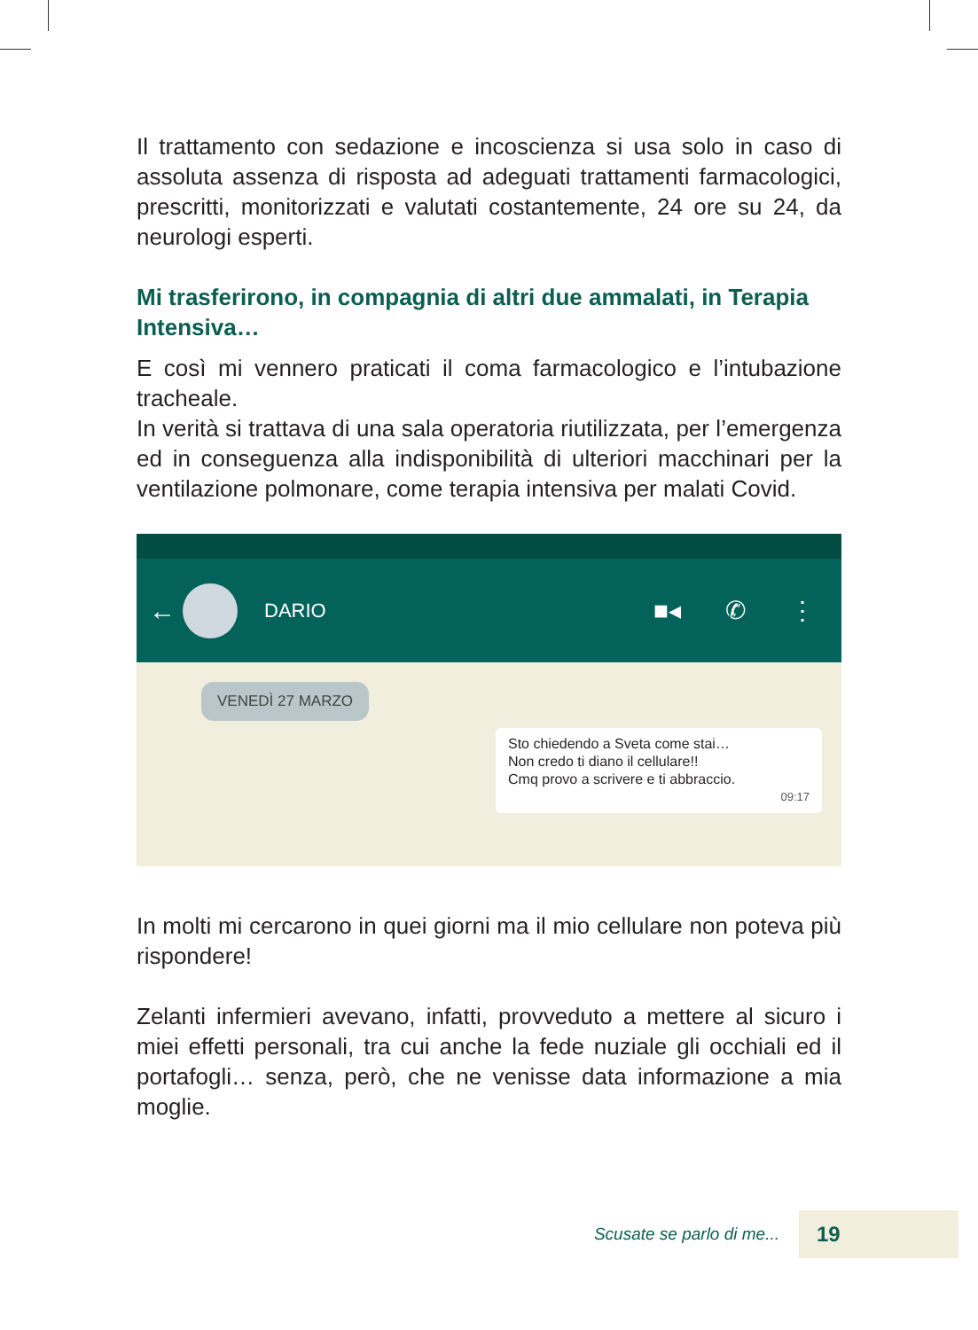Il trattamento con sedazione e incoscienza si usa solo in caso di assoluta assenza di risposta ad adeguati trattamenti farmacologici, prescritti, monitorizzati e valutati costantemente, 24 ore su 24, da neurologi esperti.
Mi trasferirono, in compagnia di altri due ammalati, in Terapia Intensiva…
E così mi vennero praticati il coma farmacologico e l’intubazione tracheale.
In verità si trattava di una sala operatoria riutilizzata, per l’emergenza ed in conseguenza alla indisponibilità di ulteriori macchinari per la ventilazione polmonare, come terapia intensiva per malati Covid.
←
DARIO ■◂ ✆ ⋮
VENEDÌ 27 MARZO
Sto chiedendo a Sveta come stai…
Non credo ti diano il cellulare!!
Cmq provo a scrivere e ti abbraccio.
09:17
In molti mi cercarono in quei giorni ma il mio cellulare non poteva più rispondere!
Zelanti infermieri avevano, infatti, provveduto a mettere al sicuro i miei effetti personali, tra cui anche la fede nuziale gli occhiali ed il portafogli… senza, però, che ne venisse data informazione a mia moglie.
Scusate se parlo di me...
19